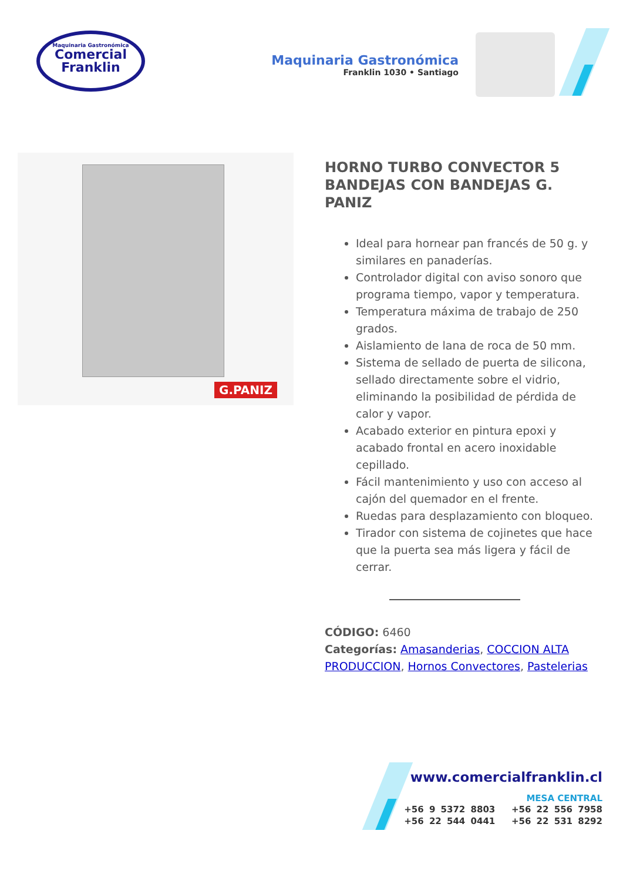Maquinaria Gastronómica
Comercial
Franklin
Maquinaria Gastronómica
Franklin 1030 • Santiago
G.PANIZ
HORNO TURBO CONVECTOR 5 BANDEJAS CON BANDEJAS G. PANIZ
Ideal para hornear pan francés de 50 g. y similares en panaderías.
Controlador digital con aviso sonoro que programa tiempo, vapor y temperatura.
Temperatura máxima de trabajo de 250 grados.
Aislamiento de lana de roca de 50 mm.
Sistema de sellado de puerta de silicona, sellado directamente sobre el vidrio, eliminando la posibilidad de pérdida de calor y vapor.
Acabado exterior en pintura epoxi y acabado frontal en acero inoxidable cepillado.
Fácil mantenimiento y uso con acceso al cajón del quemador en el frente.
Ruedas para desplazamiento con bloqueo.
Tirador con sistema de cojinetes que hace que la puerta sea más ligera y fácil de cerrar.
CÓDIGO: 6460
Categorías: Amasanderias, COCCION ALTA PRODUCCION, Hornos Convectores, Pastelerias
www.comercialfranklin.cl
MESA CENTRAL
+56 9 5372 8803 +56 22 556 7958
+56 22 544 0441 +56 22 531 8292